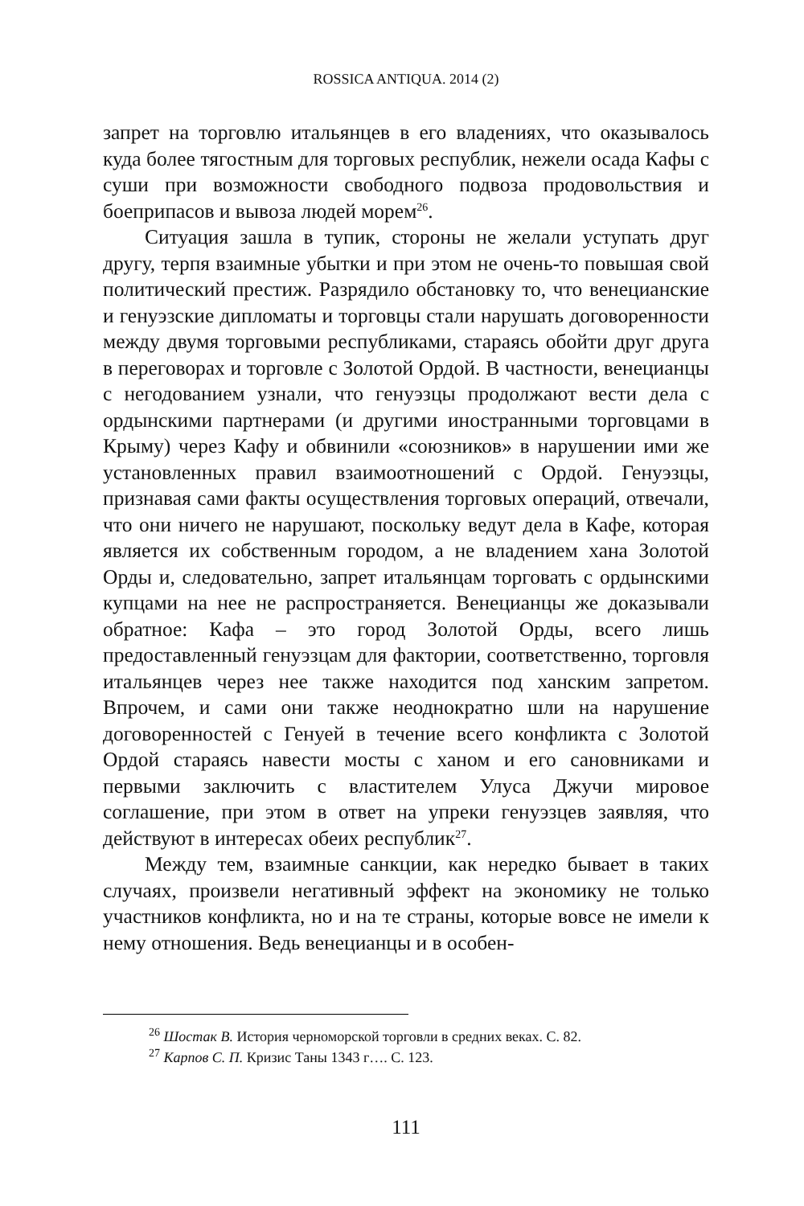ROSSICA ANTIQUA. 2014 (2)
запрет на торговлю итальянцев в его владениях, что оказывалось куда более тягостным для торговых республик, нежели осада Кафы с суши при возможности свободного подвоза продовольствия и боеприпасов и вывоза людей морем<sup>26</sup>.
Ситуация зашла в тупик, стороны не желали уступать друг другу, терпя взаимные убытки и при этом не очень-то повышая свой политический престиж. Разрядило обстановку то, что венецианские и генуэзские дипломаты и торговцы стали нарушать договоренности между двумя торговыми республиками, стараясь обойти друг друга в переговорах и торговле с Золотой Ордой. В частности, венецианцы с негодованием узнали, что генуэзцы продолжают вести дела с ордынскими партнерами (и другими иностранными торговцами в Крыму) через Кафу и обвинили «союзников» в нарушении ими же установленных правил взаимоотношений с Ордой. Генуэзцы, признавая сами факты осуществления торговых операций, отвечали, что они ничего не нарушают, поскольку ведут дела в Кафе, которая является их собственным городом, а не владением хана Золотой Орды и, следовательно, запрет итальянцам торговать с ордынскими купцами на нее не распространяется. Венецианцы же доказывали обратное: Кафа – это город Золотой Орды, всего лишь предоставленный генуэзцам для фактории, соответственно, торговля итальянцев через нее также находится под ханским запретом. Впрочем, и сами они также неоднократно шли на нарушение договоренностей с Генуей в течение всего конфликта с Золотой Ордой стараясь навести мосты с ханом и его сановниками и первыми заключить с властителем Улуса Джучи мировое соглашение, при этом в ответ на упреки генуэзцев заявляя, что действуют в интересах обеих республик<sup>27</sup>.
Между тем, взаимные санкции, как нередко бывает в таких случаях, произвели негативный эффект на экономику не только участников конфликта, но и на те страны, которые вовсе не имели к нему отношения. Ведь венецианцы и в особен-
<sup>26</sup> Шостак В. История черноморской торговли в средних веках. С. 82.
<sup>27</sup> Карпов С. П. Кризис Таны 1343 г…. С. 123.
111